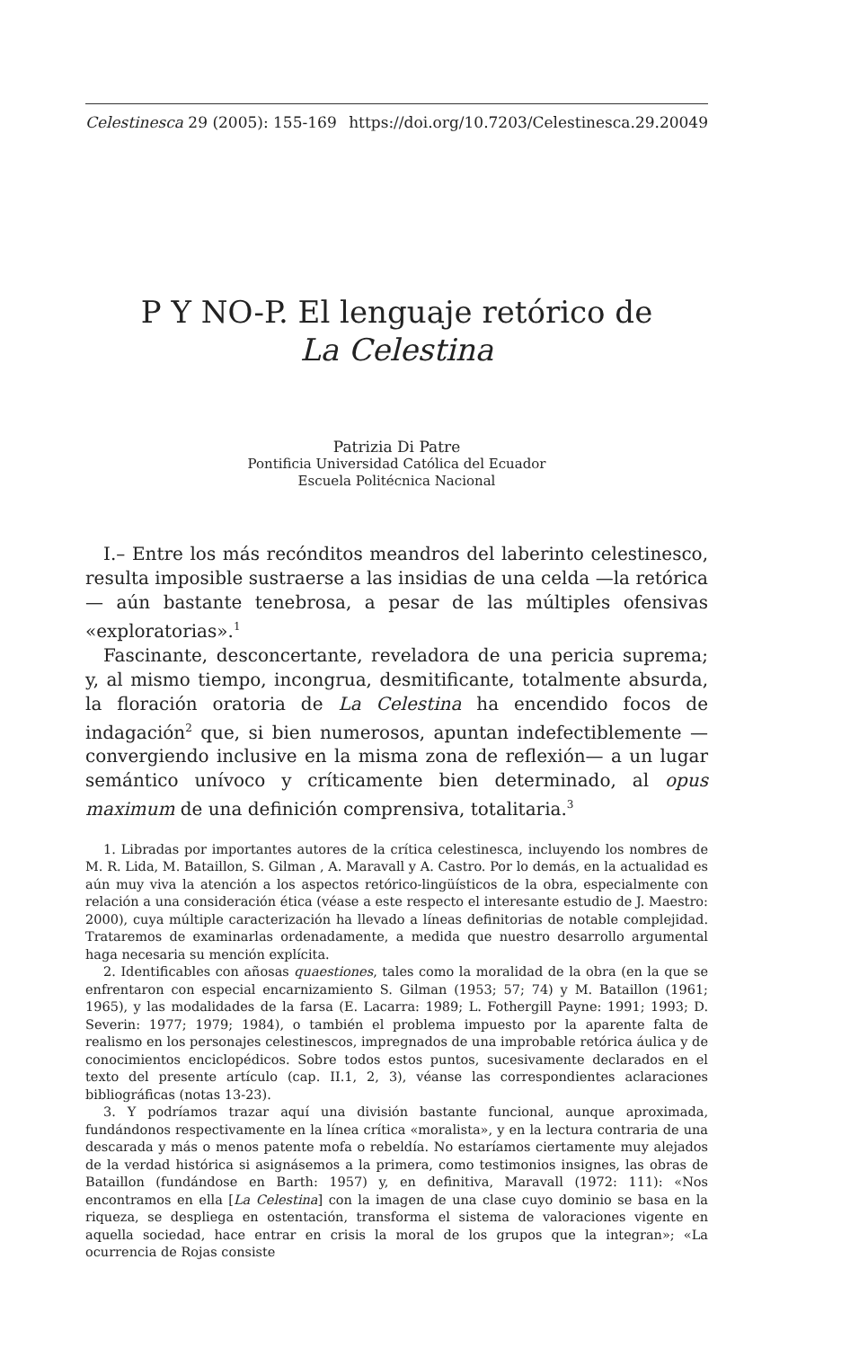Celestinesca 29 (2005): 155-169 https://doi.org/10.7203/Celestinesca.29.20049
P Y NO-P. El lenguaje retórico de
La Celestina
Patrizia Di Patre
Pontificia Universidad Católica del Ecuador
Escuela Politécnica Nacional
I.– Entre los más recónditos meandros del laberinto celestinesco, resulta imposible sustraerse a las insidias de una celda —la retórica— aún bastante tenebrosa, a pesar de las múltiples ofensivas «exploratorias».<sup>1</sup>
Fascinante, desconcertante, reveladora de una pericia suprema; y, al mismo tiempo, incongrua, desmitificante, totalmente absurda, la floración oratoria de La Celestina ha encendido focos de indagación<sup>2</sup> que, si bien numerosos, apuntan indefectiblemente —convergiendo inclusive en la misma zona de reflexión— a un lugar semántico unívoco y críticamente bien determinado, al opus maximum de una definición comprensiva, totalitaria.<sup>3</sup>
1. Libradas por importantes autores de la crítica celestinesca, incluyendo los nombres de M. R. Lida, M. Bataillon, S. Gilman , A. Maravall y A. Castro. Por lo demás, en la actualidad es aún muy viva la atención a los aspectos retórico-lingüísticos de la obra, especialmente con relación a una consideración ética (véase a este respecto el interesante estudio de J. Maestro: 2000), cuya múltiple caracterización ha llevado a líneas definitorias de notable complejidad. Trataremos de examinarlas ordenadamente, a medida que nuestro desarrollo argumental haga necesaria su mención explícita.
2. Identificables con añosas quaestiones, tales como la moralidad de la obra (en la que se enfrentaron con especial encarnizamiento S. Gilman (1953; 57; 74) y M. Bataillon (1961; 1965), y las modalidades de la farsa (E. Lacarra: 1989; L. Fothergill Payne: 1991; 1993; D. Severin: 1977; 1979; 1984), o también el problema impuesto por la aparente falta de realismo en los personajes celestinescos, impregnados de una improbable retórica áulica y de conocimientos enciclopédicos. Sobre todos estos puntos, sucesivamente declarados en el texto del presente artículo (cap. II.1, 2, 3), véanse las correspondientes aclaraciones bibliográficas (notas 13-23).
3. Y podríamos trazar aquí una división bastante funcional, aunque aproximada, fundándonos respectivamente en la línea crítica «moralista», y en la lectura contraria de una descarada y más o menos patente mofa o rebeldía. No estaríamos ciertamente muy alejados de la verdad histórica si asignásemos a la primera, como testimonios insignes, las obras de Bataillon (fundándose en Barth: 1957) y, en definitiva, Maravall (1972: 111): «Nos encontramos en ella [La Celestina] con la imagen de una clase cuyo dominio se basa en la riqueza, se despliega en ostentación, transforma el sistema de valoraciones vigente en aquella sociedad, hace entrar en crisis la moral de los grupos que la integran»; «La ocurrencia de Rojas consiste